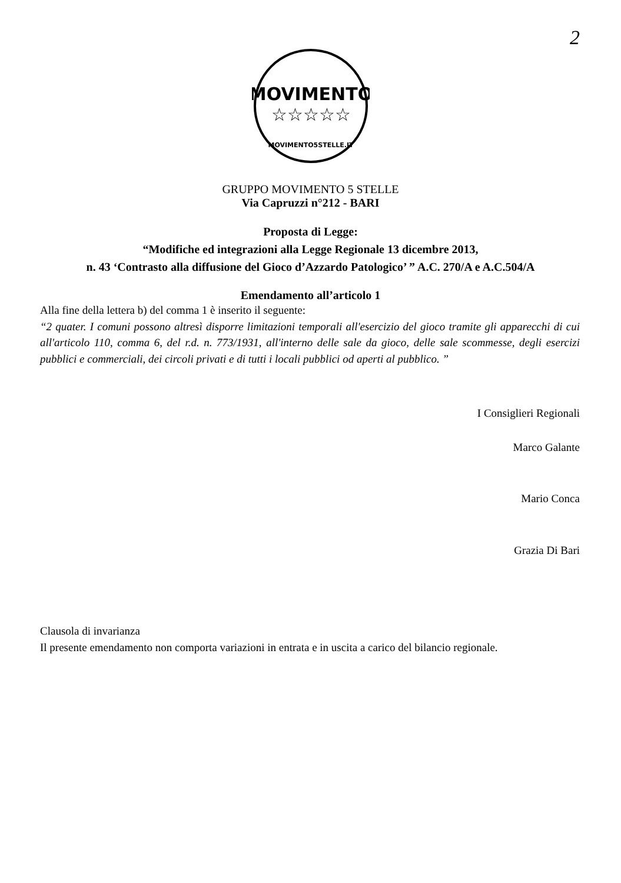2
MOVIMENTO
☆☆☆☆☆
MOVIMENTO5STELLE.IT
GRUPPO MOVIMENTO 5 STELLE
Via Capruzzi n°212 - BARI
Proposta di Legge:
“Modifiche ed integrazioni alla Legge Regionale 13 dicembre 2013,
n. 43 ‘Contrasto alla diffusione del Gioco d’Azzardo Patologico’ ” A.C. 270/A e A.C.504/A
Emendamento all’articolo 1
Alla fine della lettera b) del comma 1 è inserito il seguente:
“2 quater. I comuni possono altresì disporre limitazioni temporali all'esercizio del gioco tramite gli apparecchi di cui all'articolo 110, comma 6, del r.d. n. 773/1931, all'interno delle sale da gioco, delle sale scommesse, degli esercizi pubblici e commerciali, dei circoli privati e di tutti i locali pubblici od aperti al pubblico. ”
I Consiglieri Regionali
Marco Galante
Mario Conca
Grazia Di Bari
Clausola di invarianza
Il presente emendamento non comporta variazioni in entrata e in uscita a carico del bilancio regionale.